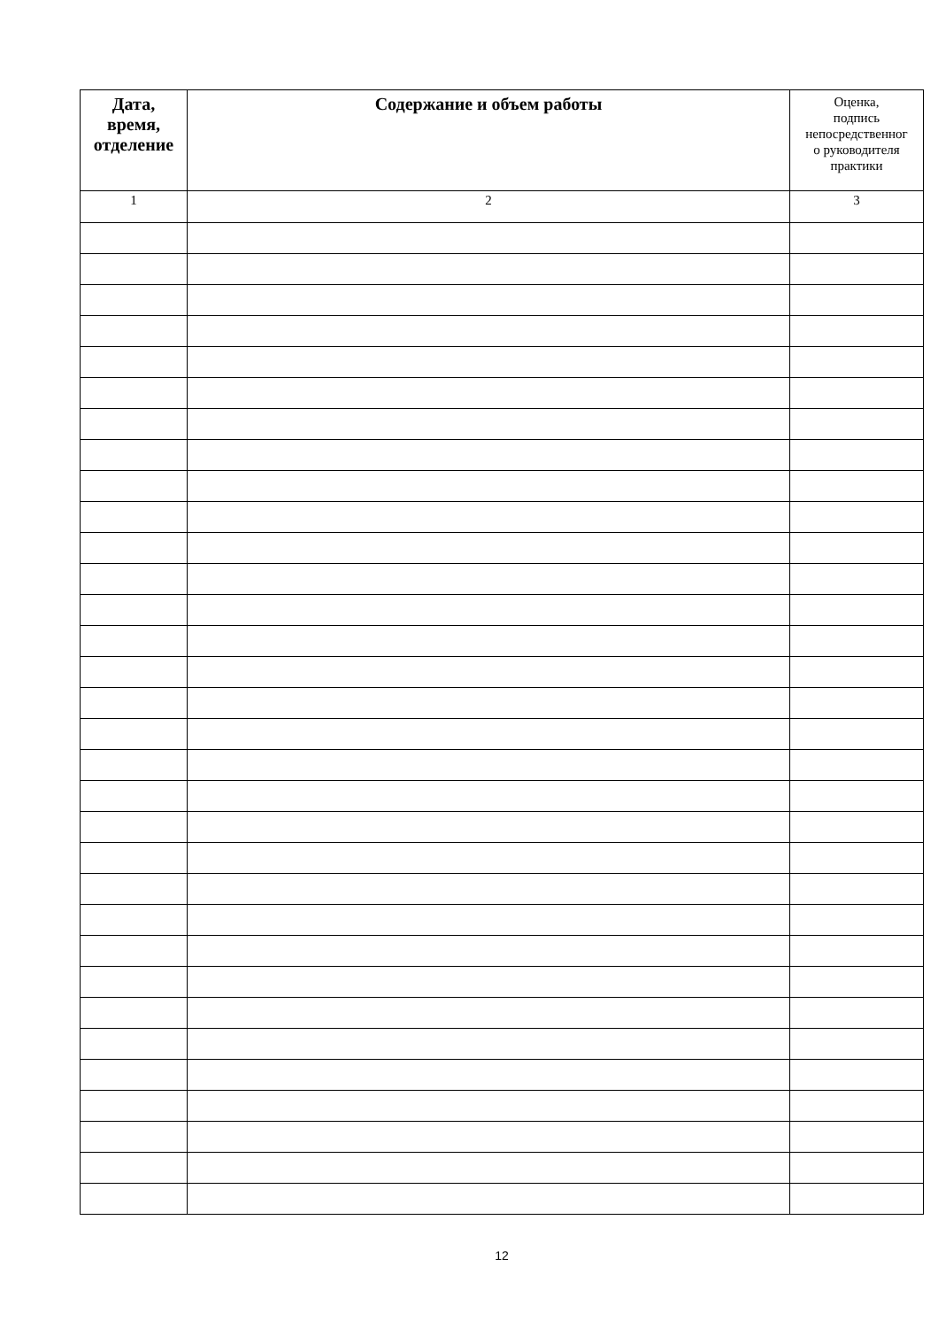| Дата, время, отделение | Содержание и объем работы | Оценка, подпись непосредственног о руководителя практики |
| --- | --- | --- |
| 1 | 2 | 3 |
12